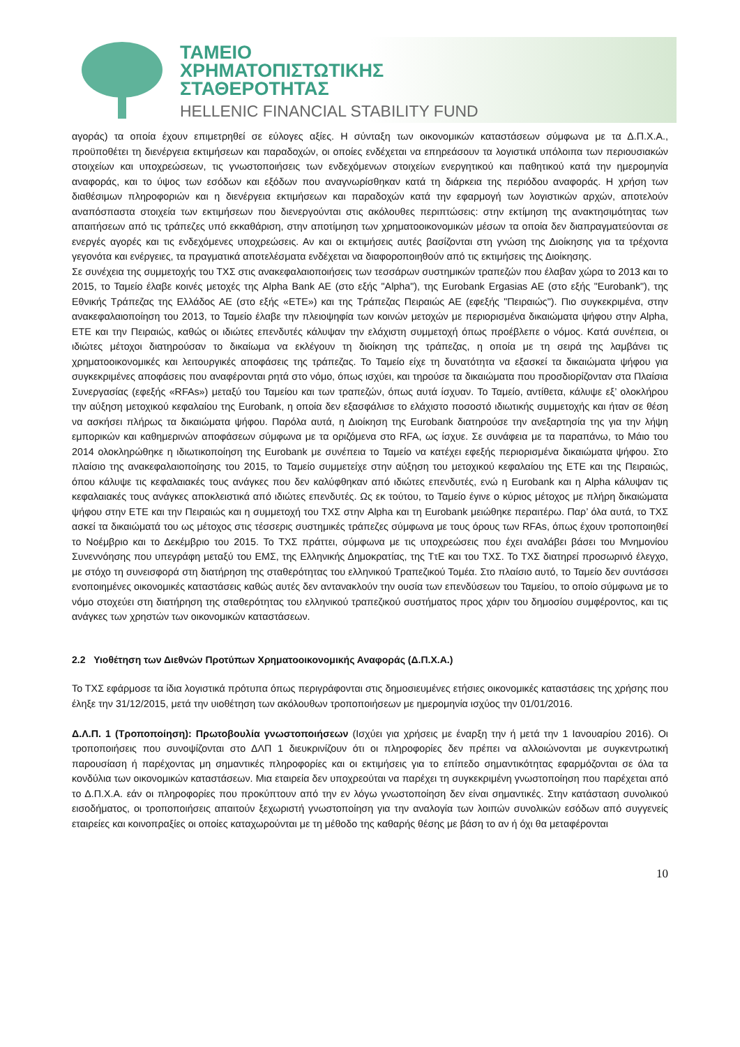ΤΑΜΕΙΟ
ΧΡΗΜΑΤΟΠΙΣΤΩΤΙΚΗΣ
ΣΤΑΘΕΡΟΤΗΤΑΣ
HELLENIC FINANCIAL STABILITY FUND
αγοράς) τα οποία έχουν επιμετρηθεί σε εύλογες αξίες. Η σύνταξη των οικονομικών καταστάσεων σύμφωνα με τα Δ.Π.Χ.Α., προϋποθέτει τη διενέργεια εκτιμήσεων και παραδοχών, οι οποίες ενδέχεται να επηρεάσουν τα λογιστικά υπόλοιπα των περιουσιακών στοιχείων και υποχρεώσεων, τις γνωστοποιήσεις των ενδεχόμενων στοιχείων ενεργητικού και παθητικού κατά την ημερομηνία αναφοράς, και το ύψος των εσόδων και εξόδων που αναγνωρίσθηκαν κατά τη διάρκεια της περιόδου αναφοράς. Η χρήση των διαθέσιμων πληροφοριών και η διενέργεια εκτιμήσεων και παραδοχών κατά την εφαρμογή των λογιστικών αρχών, αποτελούν αναπόσπαστα στοιχεία των εκτιμήσεων που διενεργούνται στις ακόλουθες περιπτώσεις: στην εκτίμηση της ανακτησιμότητας των απαιτήσεων από τις τράπεζες υπό εκκαθάριση, στην αποτίμηση των χρηματοοικονομικών μέσων τα οποία δεν διαπραγματεύονται σε ενεργές αγορές και τις ενδεχόμενες υποχρεώσεις. Αν και οι εκτιμήσεις αυτές βασίζονται στη γνώση της Διοίκησης για τα τρέχοντα γεγονότα και ενέργειες, τα πραγματικά αποτελέσματα ενδέχεται να διαφοροποιηθούν από τις εκτιμήσεις της Διοίκησης.
Σε συνέχεια της συμμετοχής του ΤΧΣ στις ανακεφαλαιοποιήσεις των τεσσάρων συστημικών τραπεζών που έλαβαν χώρα το 2013 και το 2015, το Ταμείο έλαβε κοινές μετοχές της Alpha Bank AE (στο εξής "Alpha"), της Eurobank Ergasias AE (στο εξής "Eurobank"), της Εθνικής Τράπεζας της Ελλάδος ΑΕ (στο εξής «ΕΤΕ») και της Τράπεζας Πειραιώς ΑΕ (εφεξής "Πειραιώς"). Πιο συγκεκριμένα, στην ανακεφαλαιοποίηση του 2013, το Ταμείο έλαβε την πλειοψηφία των κοινών μετοχών με περιορισμένα δικαιώματα ψήφου στην Alpha, ΕΤΕ και την Πειραιώς, καθώς οι ιδιώτες επενδυτές κάλυψαν την ελάχιστη συμμετοχή όπως προέβλεπε ο νόμος. Κατά συνέπεια, οι ιδιώτες μέτοχοι διατηρούσαν το δικαίωμα να εκλέγουν τη διοίκηση της τράπεζας, η οποία με τη σειρά της λαμβάνει τις χρηματοοικονομικές και λειτουργικές αποφάσεις της τράπεζας. Το Ταμείο είχε τη δυνατότητα να εξασκεί τα δικαιώματα ψήφου για συγκεκριμένες αποφάσεις που αναφέρονται ρητά στο νόμο, όπως ισχύει, και τηρούσε τα δικαιώματα που προσδιορίζονταν στα Πλαίσια Συνεργασίας (εφεξής «RFAs») μεταξύ του Ταμείου και των τραπεζών, όπως αυτά ίσχυαν. Το Ταμείο, αντίθετα, κάλυψε εξ’ ολοκλήρου την αύξηση μετοχικού κεφαλαίου της Eurobank, η οποία δεν εξασφάλισε το ελάχιστο ποσοστό ιδιωτικής συμμετοχής και ήταν σε θέση να ασκήσει πλήρως τα δικαιώματα ψήφου. Παρόλα αυτά, η Διοίκηση της Eurobank διατηρούσε την ανεξαρτησία της για την λήψη εμπορικών και καθημερινών αποφάσεων σύμφωνα με τα οριζόμενα στο RFA, ως ίσχυε. Σε συνάφεια με τα παραπάνω, το Μάιο του 2014 ολοκληρώθηκε η ιδιωτικοποίηση της Eurobank με συνέπεια το Ταμείο να κατέχει εφεξής περιορισμένα δικαιώματα ψήφου. Στο πλαίσιο της ανακεφαλαιοποίησης του 2015, το Ταμείο συμμετείχε στην αύξηση του μετοχικού κεφαλαίου της ΕΤΕ και της Πειραιώς, όπου κάλυψε τις κεφαλαιακές τους ανάγκες που δεν καλύφθηκαν από ιδιώτες επενδυτές, ενώ η Eurobank και η Alpha κάλυψαν τις κεφαλαιακές τους ανάγκες αποκλειστικά από ιδιώτες επενδυτές. Ως εκ τούτου, το Ταμείο έγινε ο κύριος μέτοχος με πλήρη δικαιώματα ψήφου στην ΕΤΕ και την Πειραιώς και η συμμετοχή του ΤΧΣ στην Alpha και τη Eurobank μειώθηκε περαιτέρω. Παρ’ όλα αυτά, το ΤΧΣ ασκεί τα δικαιώματά του ως μέτοχος στις τέσσερις συστημικές τράπεζες σύμφωνα με τους όρους των RFAs, όπως έχουν τροποποιηθεί το Νοέμβριο και το Δεκέμβριο του 2015. Το ΤΧΣ πράττει, σύμφωνα με τις υποχρεώσεις που έχει αναλάβει βάσει του Μνημονίου Συνεννόησης που υπεγράφη μεταξύ του ΕΜΣ, της Ελληνικής Δημοκρατίας, της ΤτΕ και του ΤΧΣ. Το ΤΧΣ διατηρεί προσωρινό έλεγχο, με στόχο τη συνεισφορά στη διατήρηση της σταθερότητας του ελληνικού Τραπεζικού Τομέα. Στο πλαίσιο αυτό, το Ταμείο δεν συντάσσει ενοποιημένες οικονομικές καταστάσεις καθώς αυτές δεν αντανακλούν την ουσία των επενδύσεων του Ταμείου, το οποίο σύμφωνα με το νόμο στοχεύει στη διατήρηση της σταθερότητας του ελληνικού τραπεζικού συστήματος προς χάριν του δημοσίου συμφέροντος, και τις ανάγκες των χρηστών των οικονομικών καταστάσεων.
2.2 Υιοθέτηση των Διεθνών Προτύπων Χρηματοοικονομικής Αναφοράς (Δ.Π.Χ.Α.)
Το ΤΧΣ εφάρμοσε τα ίδια λογιστικά πρότυπα όπως περιγράφονται στις δημοσιευμένες ετήσιες οικονομικές καταστάσεις της χρήσης που έληξε την 31/12/2015, μετά την υιοθέτηση των ακόλουθων τροποποιήσεων με ημερομηνία ισχύος την 01/01/2016.
Δ.Λ.Π. 1 (Τροποποίηση): Πρωτοβουλία γνωστοποιήσεων (Ισχύει για χρήσεις με έναρξη την ή μετά την 1 Ιανουαρίου 2016). Οι τροποποιήσεις που συνοψίζονται στο ΔΛΠ 1 διευκρινίζουν ότι οι πληροφορίες δεν πρέπει να αλλοιώνονται με συγκεντρωτική παρουσίαση ή παρέχοντας μη σημαντικές πληροφορίες και οι εκτιμήσεις για το επίπεδο σημαντικότητας εφαρμόζονται σε όλα τα κονδύλια των οικονομικών καταστάσεων. Μια εταιρεία δεν υποχρεούται να παρέχει τη συγκεκριμένη γνωστοποίηση που παρέχεται από το Δ.Π.Χ.Α. εάν οι πληροφορίες που προκύπτουν από την εν λόγω γνωστοποίηση δεν είναι σημαντικές. Στην κατάσταση συνολικού εισοδήματος, οι τροποποιήσεις απαιτούν ξεχωριστή γνωστοποίηση για την αναλογία των λοιπών συνολικών εσόδων από συγγενείς εταιρείες και κοινοπραξίες οι οποίες καταχωρούνται με τη μέθοδο της καθαρής θέσης με βάση το αν ή όχι θα μεταφέρονται
10